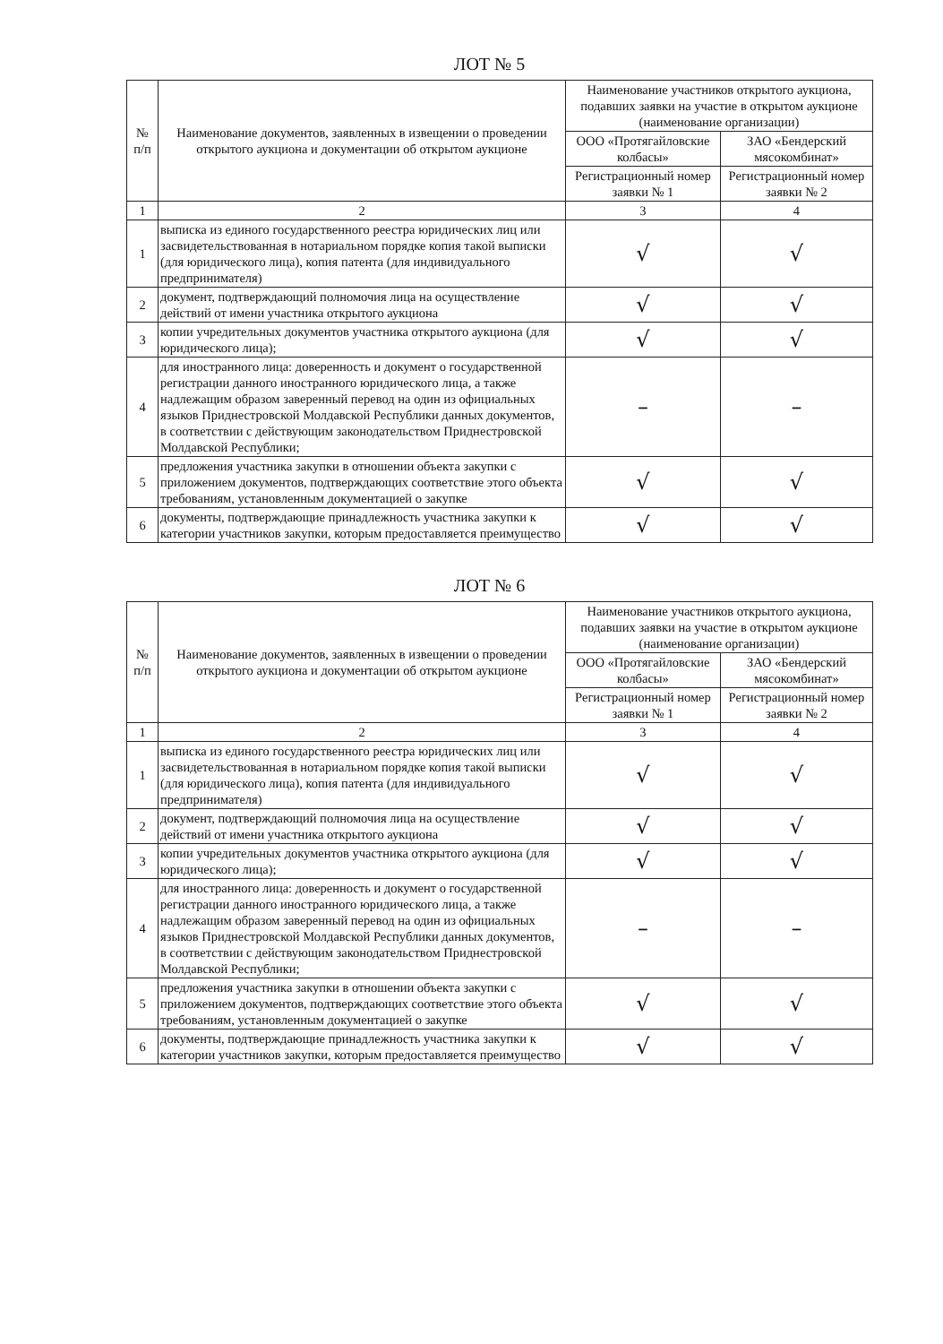ЛОТ № 5
| № п/п | Наименование документов, заявленных в извещении о проведении открытого аукциона и документации об открытом аукционе | Наименование участников открытого аукциона, подавших заявки на участие в открытом аукционе (наименование организации) | |
| --- | --- | --- | --- |
| | | ООО «Протягайловские колбасы» | ЗАО «Бендерский мясокомбинат» |
| | | Регистрационный номер заявки № 1 | Регистрационный номер заявки № 2 |
| 1 | 2 | 3 | 4 |
| 1 | выписка из единого государственного реестра юридических лиц или засвидетельствованная в нотариальном порядке копия такой выписки (для юридического лица), копия патента (для индивидуального предпринимателя) | √ | √ |
| 2 | документ, подтверждающий полномочия лица на осуществление действий от имени участника открытого аукциона | √ | √ |
| 3 | копии учредительных документов участника открытого аукциона (для юридического лица); | √ | √ |
| 4 | для иностранного лица: доверенность и документ о государственной регистрации данного иностранного юридического лица, а также надлежащим образом заверенный перевод на один из официальных языков Приднестровской Молдавской Республики данных документов, в соответствии с действующим законодательством Приднестровской Молдавской Республики; | – | – |
| 5 | предложения участника закупки в отношении объекта закупки с приложением документов, подтверждающих соответствие этого объекта требованиям, установленным документацией о закупке | √ | √ |
| 6 | документы, подтверждающие принадлежность участника закупки к категории участников закупки, которым предоставляется преимущество | √ | √ |
ЛОТ № 6
| № п/п | Наименование документов, заявленных в извещении о проведении открытого аукциона и документации об открытом аукционе | Наименование участников открытого аукциона, подавших заявки на участие в открытом аукционе (наименование организации) | |
| --- | --- | --- | --- |
| | | ООО «Протягайловские колбасы» | ЗАО «Бендерский мясокомбинат» |
| | | Регистрационный номер заявки № 1 | Регистрационный номер заявки № 2 |
| 1 | 2 | 3 | 4 |
| 1 | выписка из единого государственного реестра юридических лиц или засвидетельствованная в нотариальном порядке копия такой выписки (для юридического лица), копия патента (для индивидуального предпринимателя) | √ | √ |
| 2 | документ, подтверждающий полномочия лица на осуществление действий от имени участника открытого аукциона | √ | √ |
| 3 | копии учредительных документов участника открытого аукциона (для юридического лица); | √ | √ |
| 4 | для иностранного лица: доверенность и документ о государственной регистрации данного иностранного юридического лица, а также надлежащим образом заверенный перевод на один из официальных языков Приднестровской Молдавской Республики данных документов, в соответствии с действующим законодательством Приднестровской Молдавской Республики; | – | – |
| 5 | предложения участника закупки в отношении объекта закупки с приложением документов, подтверждающих соответствие этого объекта требованиям, установленным документацией о закупке | √ | √ |
| 6 | документы, подтверждающие принадлежность участника закупки к категории участников закупки, которым предоставляется преимущество | √ | √ |